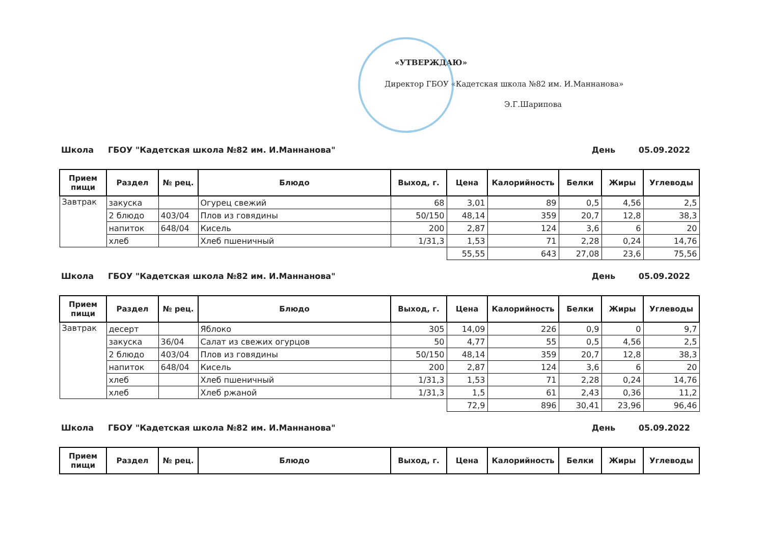«УТВЕРЖДАЮ»
Директор ГБОУ «Кадетская школа №82 им. И.Маннанова»
Э.Г.Шарипова
Школа ГБОУ "Кадетская школа №82 им. И.Маннанова" День 05.09.2022
| Прием пищи | Раздел | № рец. | Блюдо | Выход, г. | Цена | Калорийность | Белки | Жиры | Углеводы |
| --- | --- | --- | --- | --- | --- | --- | --- | --- | --- |
| Завтрак | закуска | | Огурец свежий | 68 | 3,01 | 89 | 0,5 | 4,56 | 2,5 |
| | 2 блюдо | 403/04 | Плов из говядины | 50/150 | 48,14 | 359 | 20,7 | 12,8 | 38,3 |
| | напиток | 648/04 | Кисель | 200 | 2,87 | 124 | 3,6 | 6 | 20 |
| | хлеб | | Хлеб пшеничный | 1/31,3 | 1,53 | 71 | 2,28 | 0,24 | 14,76 |
| | | | | | 55,55 | 643 | 27,08 | 23,6 | 75,56 |
Школа ГБОУ "Кадетская школа №82 им. И.Маннанова" День 05.09.2022
| Прием пищи | Раздел | № рец. | Блюдо | Выход, г. | Цена | Калорийность | Белки | Жиры | Углеводы |
| --- | --- | --- | --- | --- | --- | --- | --- | --- | --- |
| Завтрак | десерт | | Яблоко | 305 | 14,09 | 226 | 0,9 | 0 | 9,7 |
| | закуска | 36/04 | Салат из свежих огурцов | 50 | 4,77 | 55 | 0,5 | 4,56 | 2,5 |
| | 2 блюдо | 403/04 | Плов из говядины | 50/150 | 48,14 | 359 | 20,7 | 12,8 | 38,3 |
| | напиток | 648/04 | Кисель | 200 | 2,87 | 124 | 3,6 | 6 | 20 |
| | хлеб | | Хлеб пшеничный | 1/31,3 | 1,53 | 71 | 2,28 | 0,24 | 14,76 |
| | хлеб | | Хлеб ржаной | 1/31,3 | 1,5 | 61 | 2,43 | 0,36 | 11,2 |
| | | | | | 72,9 | 896 | 30,41 | 23,96 | 96,46 |
Школа ГБОУ "Кадетская школа №82 им. И.Маннанова" День 05.09.2022
| Прием пищи | Раздел | № рец. | Блюдо | Выход, г. | Цена | Калорийность | Белки | Жиры | Углеводы |
| --- | --- | --- | --- | --- | --- | --- | --- | --- | --- |